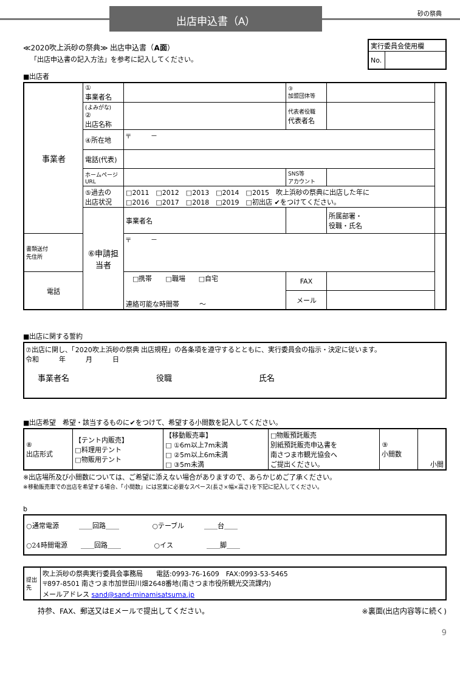出店申込書（A）
砂の祭典
≪2020吹上浜砂の祭典≫ 出店申込書（A面）
「出店申込書の記入方法」を参考に記入してください。
| 実行委員会使用欄 | |
| No. | |
■出店者
| 事業者 | ① 事業者名 | | ③ 加盟団体等 | | |
| | (よみがな) ② 出店名称 | | 代表者役職 代表者名 | | |
| | ④所在地 | 〒 － | | | |
| | 電話(代表) | | | | |
| | ホームページURL | | SNS等 アカウント | | |
| | ⑤過去の 出店状況 | □2011 □2012 □2013 □2014 □2015 吹上浜砂の祭典に出店した年に □2016 □2017 □2018 □2019 □初出店 ✔をつけてください。 | | | |
| | ⑥申請担当者 | 事業者名 | | 所属部署・ 役職・氏名 | |
| 書類送付 先住所 | | 〒 － | | | |
| 電話 | | □携帯 □職場 □自宅 連絡可能な時間帯 ～ | FAX | | |
| | | | メール | | |
■出店に関する誓約
⑦出店に関し、「2020吹上浜砂の祭典 出店規程」の各条項を遵守するとともに、実行委員会の指示・決定に従います。
令和　　　年　　　月　　　日
事業者名　　　　　　　　　　　役職　　　　　　　　　　　氏名
■出店希望　希望・該当するものに✔をつけて、希望する小間数を記入してください。
| ⑧ 出店形式 | 【テント内販売】 □料理用テント □物販用テント | 【移動販売車】 □ ①6m以上7m未満 □ ②5m以上6m未満 □ ③5m未満 | □物販預託販売 別紙預託販売申込書を 南さつま市観光協会へ ご提出ください。 | ⑨ 小間数 | 小間 |
※出店場所及び小間数については、ご希望に添えない場合がありますので、あらかじめご了承ください。
※移動販売車での出店を希望する場合、「小間数」には営業に必要なスペース(長さ×幅×高さ)を下記に記入してください。
b
| ○通常電源 ＿＿回路＿＿ ○テーブル ＿＿台＿＿ |
| ○24時間電源 ＿＿回路＿＿ ○イス ＿＿脚＿＿ |
| 提出先 | 吹上浜砂の祭典実行委員会事務局 電話:0993-76-1609 FAX:0993-53-5465 〒897-8501 南さつま市加世田川畑2648番地(南さつま市役所観光交流課内) メールアドレス sand@sand-minamisatsuma.jp |
　　持参、FAX、郵送又はEメールで提出してください。 ※裏面(出店内容等に続く)
9